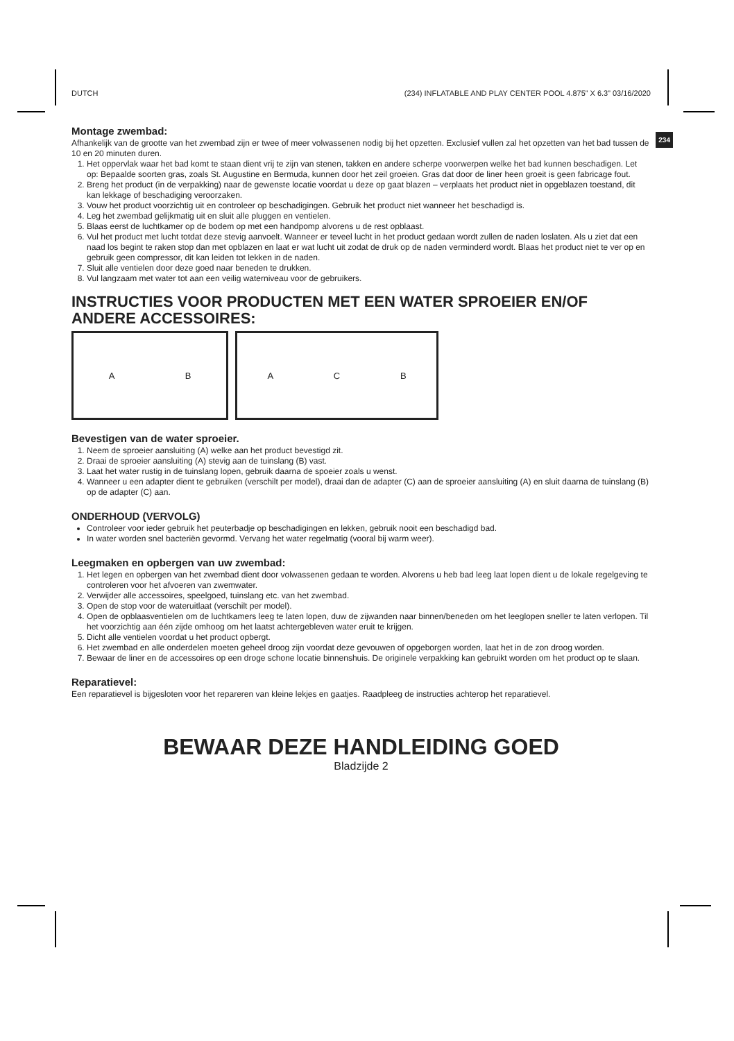DUTCH (234) INFLATABLE AND PLAY CENTER POOL 4.875” X 6.3” 03/16/2020
234
Montage zwembad:
Afhankelijk van de grootte van het zwembad zijn er twee of meer volwassenen nodig bij het opzetten. Exclusief vullen zal het opzetten van het bad tussen de 10 en 20 minuten duren.
1. Het oppervlak waar het bad komt te staan dient vrij te zijn van stenen, takken en andere scherpe voorwerpen welke het bad kunnen beschadigen. Let op: Bepaalde soorten gras, zoals St. Augustine en Bermuda, kunnen door het zeil groeien. Gras dat door de liner heen groeit is geen fabricage fout.
2. Breng het product (in de verpakking) naar de gewenste locatie voordat u deze op gaat blazen – verplaats het product niet in opgeblazen toestand, dit kan lekkage of beschadiging veroorzaken.
3. Vouw het product voorzichtig uit en controleer op beschadigingen. Gebruik het product niet wanneer het beschadigd is.
4. Leg het zwembad gelijkmatig uit en sluit alle pluggen en ventielen.
5. Blaas eerst de luchtkamer op de bodem op met een handpomp alvorens u de rest opblaast.
6. Vul het product met lucht totdat deze stevig aanvoelt. Wanneer er teveel lucht in het product gedaan wordt zullen de naden loslaten. Als u ziet dat een naad los begint te raken stop dan met opblazen en laat er wat lucht uit zodat de druk op de naden verminderd wordt. Blaas het product niet te ver op en gebruik geen compressor, dit kan leiden tot lekken in de naden.
7. Sluit alle ventielen door deze goed naar beneden te drukken.
8. Vul langzaam met water tot aan een veilig waterniveau voor de gebruikers.
INSTRUCTIES VOOR PRODUCTEN MET EEN WATER SPROEIER EN/OF ANDERE ACCESSOIRES:
A B A C B
Bevestigen van de water sproeier.
1. Neem de sproeier aansluiting (A) welke aan het product bevestigd zit.
2. Draai de sproeier aansluiting (A) stevig aan de tuinslang (B) vast.
3. Laat het water rustig in de tuinslang lopen, gebruik daarna de spoeier zoals u wenst.
4. Wanneer u een adapter dient te gebruiken (verschilt per model), draai dan de adapter (C) aan de sproeier aansluiting (A) en sluit daarna de tuinslang (B) op de adapter (C) aan.
ONDERHOUD (VERVOLG)
Controleer voor ieder gebruik het peuterbadje op beschadigingen en lekken, gebruik nooit een beschadigd bad.
In water worden snel bacteriën gevormd. Vervang het water regelmatig (vooral bij warm weer).
Leegmaken en opbergen van uw zwembad:
1. Het legen en opbergen van het zwembad dient door volwassenen gedaan te worden. Alvorens u heb bad leeg laat lopen dient u de lokale regelgeving te controleren voor het afvoeren van zwemwater.
2. Verwijder alle accessoires, speelgoed, tuinslang etc. van het zwembad.
3. Open de stop voor de wateruitlaat (verschilt per model).
4. Open de opblaasventielen om de luchtkamers leeg te laten lopen, duw de zijwanden naar binnen/beneden om het leeglopen sneller te laten verlopen. Til het voorzichtig aan één zijde omhoog om het laatst achtergebleven water eruit te krijgen.
5. Dicht alle ventielen voordat u het product opbergt.
6. Het zwembad en alle onderdelen moeten geheel droog zijn voordat deze gevouwen of opgeborgen worden, laat het in de zon droog worden.
7. Bewaar de liner en de accessoires op een droge schone locatie binnenshuis. De originele verpakking kan gebruikt worden om het product op te slaan.
Reparatievel:
Een reparatievel is bijgesloten voor het repareren van kleine lekjes en gaatjes. Raadpleeg de instructies achterop het reparatievel.
BEWAAR DEZE HANDLEIDING GOED
Bladzijde 2